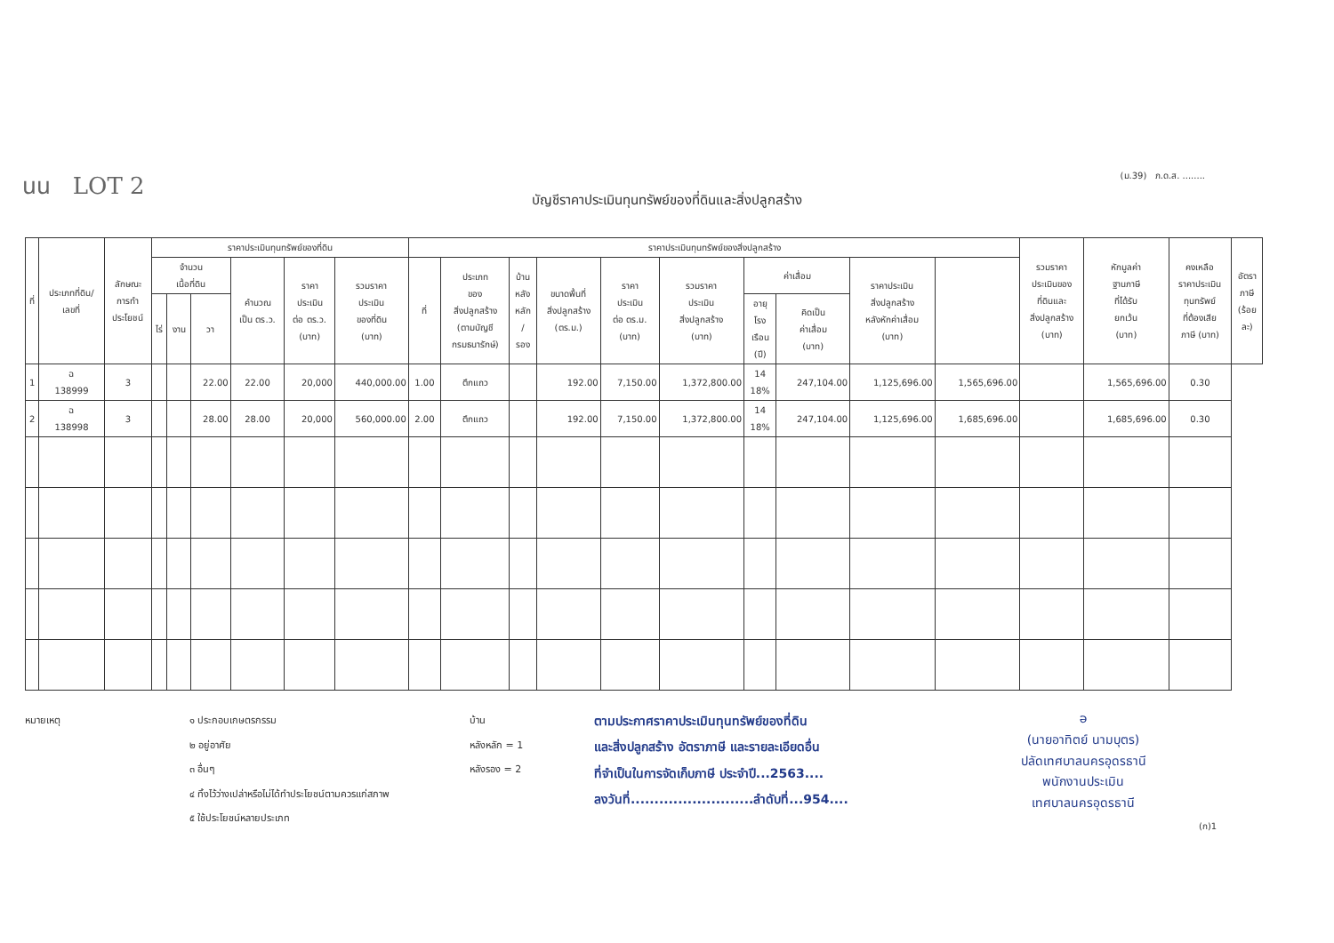นน LOT 2
(ม.39) ภ.ด.ส. ........
บัญชีราคาประเมินทุนทรัพย์ของที่ดินและสิ่งปลูกสร้าง
| ที่ | ประเภทที่ดิน/ เลขที่ | ลักษณะ การทำ ประโยชน์ | ราคาประเมินทุนทรัพย์ของที่ดิน | | | | | | ราคาประเมินทุนทรัพย์ของสิ่งปลูกสร้าง | | | | | | | | | | รวมราคา ประเมินของ ที่ดินและ สิ่งปลูกสร้าง (บาท) | หักมูลค่า ฐานภาษี ที่ได้รับ ยกเว้น (บาท) | คงเหลือ ราคาประเมิน ทุนทรัพย์ ที่ต้องเสีย ภาษี (บาท) | อัตรา ภาษี (ร้อย ละ) |
| --- | --- | --- | --- | --- | --- | --- | --- | --- | --- | --- | --- | --- | --- | --- | --- | --- | --- | --- | --- | --- | --- | --- |
| | | | จำนวน เนื้อที่ดิน | | | คำนวณ เป็น ตร.ว. | ราคา ประเมิน ต่อ ตร.ว. (บาท) | รวมราคา ประเมิน ของที่ดิน (บาท) | ที่ | ประเภท ของ สิ่งปลูกสร้าง (ตามบัญชี กรมธนารักษ์) | บ้าน หลัง หลัก / รอง | ขนาดพื้นที่ สิ่งปลูกสร้าง (ตร.ม.) | ราคา ประเมิน ต่อ ตร.ม. (บาท) | รวมราคา ประเมิน สิ่งปลูกสร้าง (บาท) | ค่าเสื่อม | | ราคาประเมิน สิ่งปลูกสร้าง หลังหักค่าเสื่อม (บาท) | | | | | |
| | | | ไร่ | งาน | วา | | | | | | | | | | อายุ โรง เรือน (ปี) | คิดเป็น ค่าเสื่อม (บาท) | | | | | | |
| 1 | ฉ 138999 | 3 | | | 22.00 | 22.00 | 20,000 | 440,000.00 | 1.00 | ตึกแถว | | 192.00 | 7,150.00 | 1,372,800.00 | 14 18% | 247,104.00 | 1,125,696.00 | 1,565,696.00 | | 1,565,696.00 | 0.30 | |
| 2 | ฉ 138998 | 3 | | | 28.00 | 28.00 | 20,000 | 560,000.00 | 2.00 | ตึกแถว | | 192.00 | 7,150.00 | 1,372,800.00 | 14 18% | 247,104.00 | 1,125,696.00 | 1,685,696.00 | | 1,685,696.00 | 0.30 | |
หมายเหตุ ๑ ประกอบเกษตรกรรม
๒ อยู่อาศัย
๓ อื่นๆ
๔ ทิ้งไว้ว่างเปล่าหรือไม่ได้ทำประโยชน์ตามควรแก่สภาพ
๕ ใช้ประโยชน์หลายประเภท
บ้าน
หลังหลัก = 1
หลังรอง = 2
ตามประกาศราคาประเมินทุนทรัพย์ของที่ดิน
และสิ่งปลูกสร้าง อัตราภาษี และรายละเอียดอื่น
ที่จำเป็นในการจัดเก็บภาษี ประจำปี...2563....
ลงวันที่..........................ลำดับที่...954....
ə
(นายอาทิตย์ นามบุตร)
ปลัดเทศบาลนครอุดรธานี
พนักงานประเมิน
เทศบาลนครอุดรธานี
(ก)1